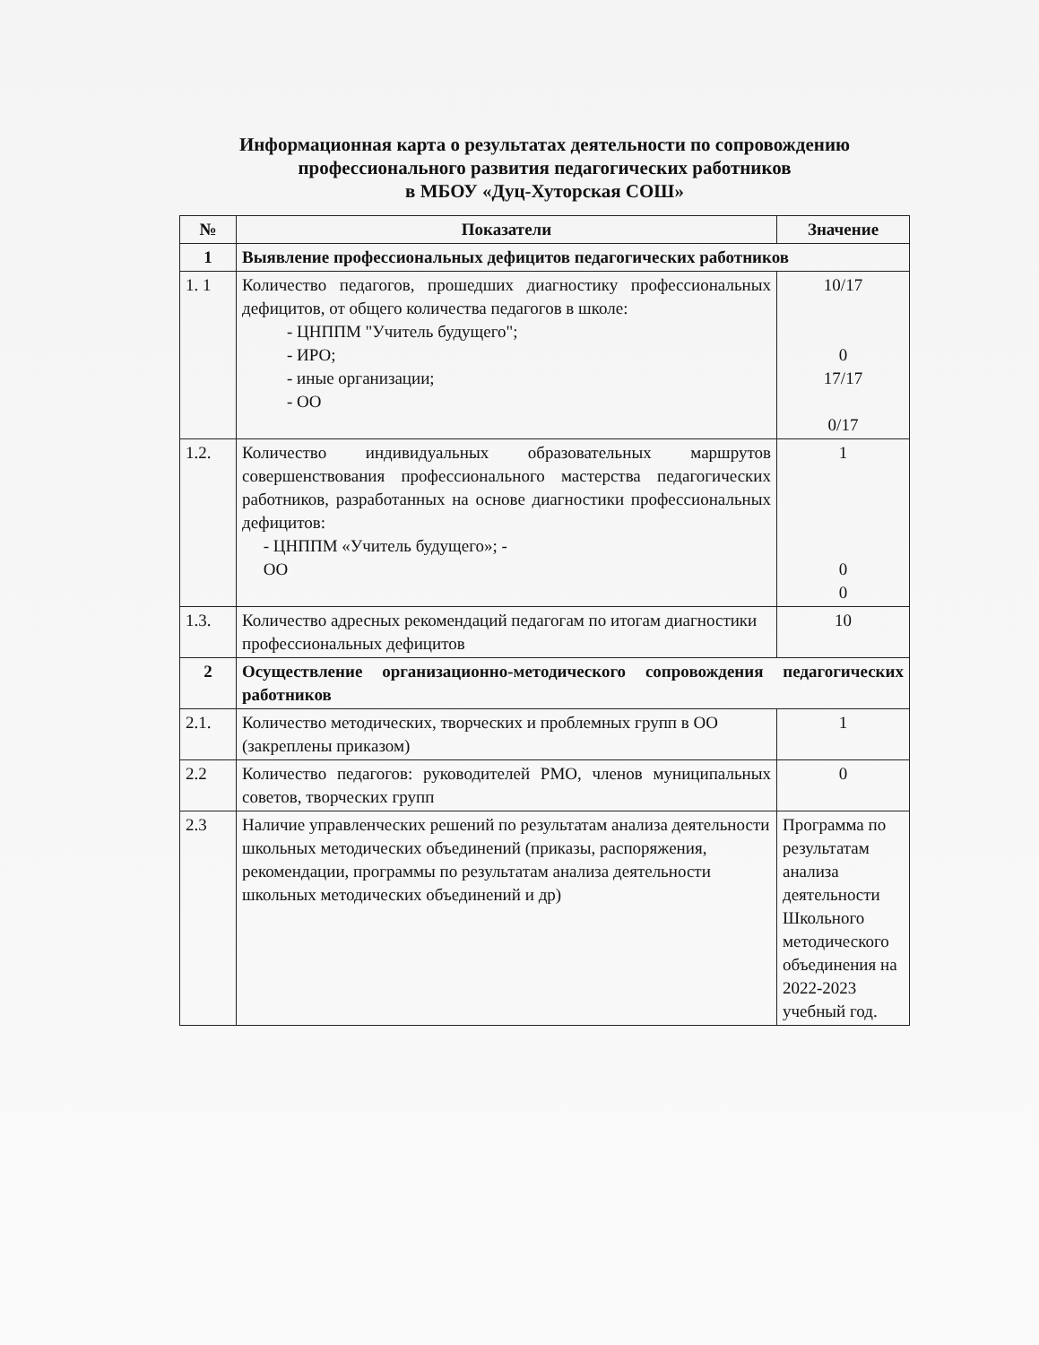Информационная карта о результатах деятельности по сопровождению
профессионального развития педагогических работников
в МБОУ «Дуц-Хуторская СОШ»
| № | Показатели | Значение |
| --- | --- | --- |
| 1 | Выявление профессиональных дефицитов педагогических работников | |
| 1. 1 | Количество педагогов, прошедших диагностику профессиональных дефицитов, от общего количества педагогов в школе: - ЦНППМ "Учитель будущего"; - ИРО; - иные организации; - ОО | 10/17 0 17/17 0/17 |
| 1.2. | Количество индивидуальных образовательных маршрутов совершенствования профессионального мастерства педагогических работников, разработанных на основе диагностики профессиональных дефицитов: - ЦНППМ «Учитель будущего»; - ОО | 1 0 0 |
| 1.3. | Количество адресных рекомендаций педагогам по итогам диагностики профессиональных дефицитов | 10 |
| 2 | Осуществление организационно-методического сопровождения педагогических работников | |
| 2.1. | Количество методических, творческих и проблемных групп в ОО (закреплены приказом) | 1 |
| 2.2 | Количество педагогов: руководителей РМО, членов муниципальных советов, творческих групп | 0 |
| 2.3 | Наличие управленческих решений по результатам анализа деятельности школьных методических объединений (приказы, распоряжения, рекомендации, программы по результатам анализа деятельности школьных методических объединений и др) | Программа по результатам анализа деятельности Школьного методического объединения на 2022-2023 учебный год. |